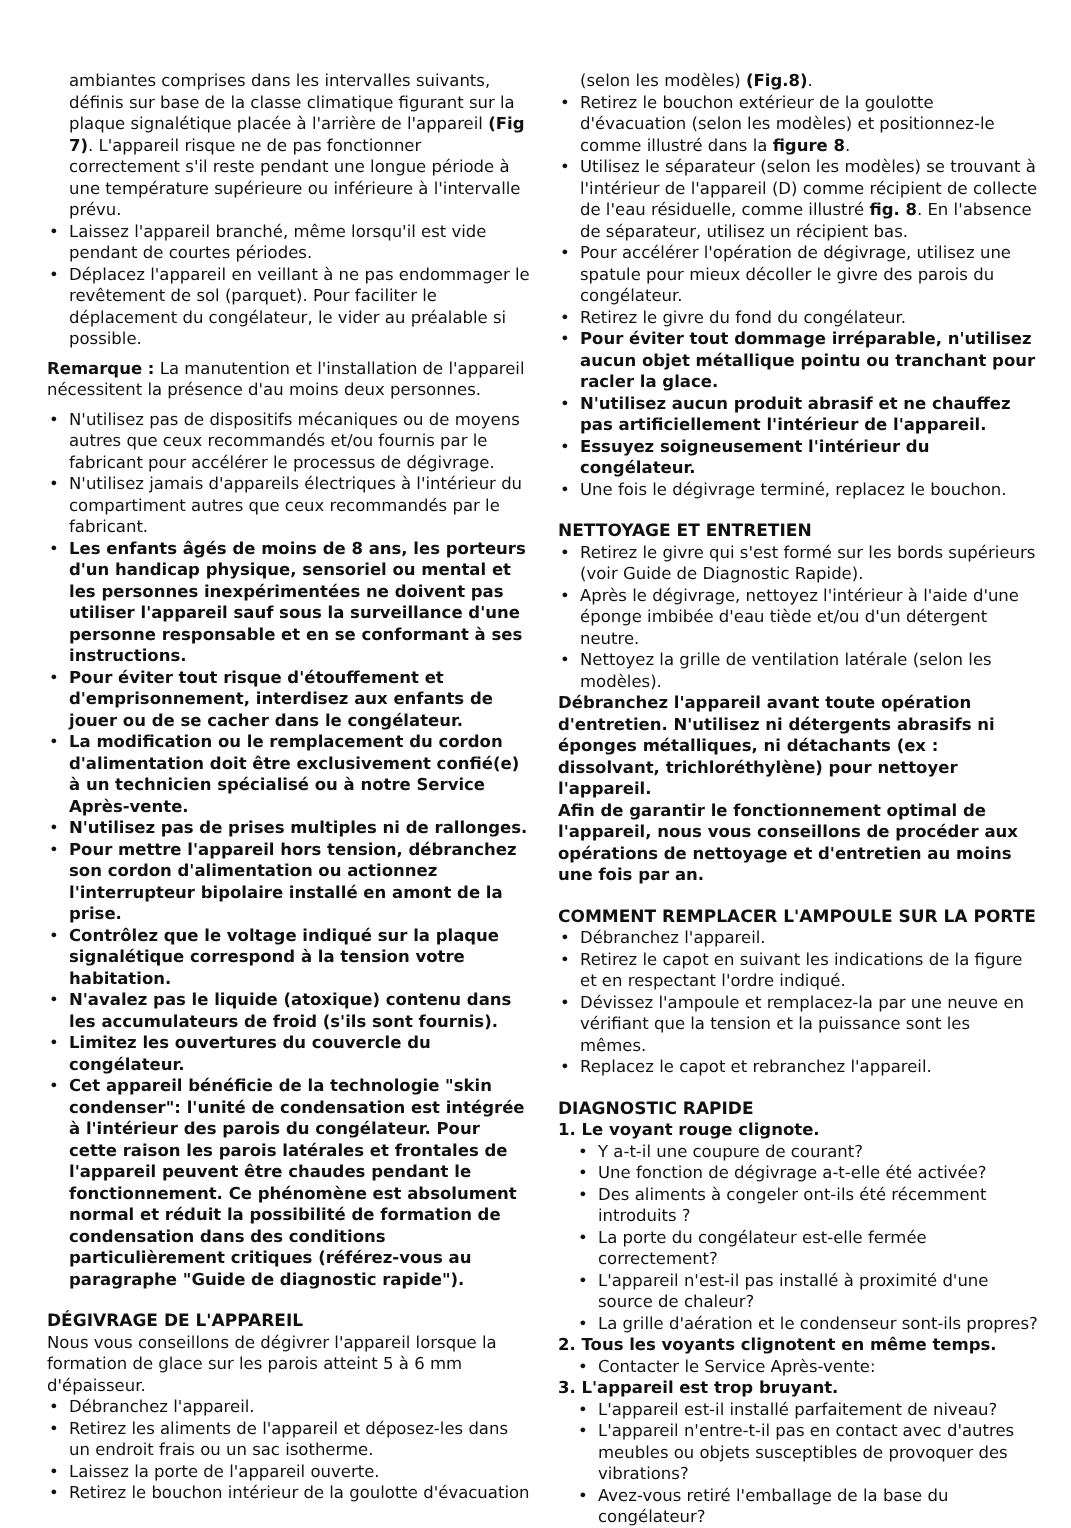ambiantes comprises dans les intervalles suivants, définis sur base de la classe climatique figurant sur la plaque signalétique placée à l'arrière de l'appareil (Fig 7). L'appareil risque ne de pas fonctionner correctement s'il reste pendant une longue période à une température supérieure ou inférieure à l'intervalle prévu.
Laissez l'appareil branché, même lorsqu'il est vide pendant de courtes périodes.
Déplacez l'appareil en veillant à ne pas endommager le revêtement de sol (parquet). Pour faciliter le déplacement du congélateur, le vider au préalable si possible.
Remarque : La manutention et l'installation de l'appareil nécessitent la présence d'au moins deux personnes.
N'utilisez pas de dispositifs mécaniques ou de moyens autres que ceux recommandés et/ou fournis par le fabricant pour accélérer le processus de dégivrage.
N'utilisez jamais d'appareils électriques à l'intérieur du compartiment autres que ceux recommandés par le fabricant.
Les enfants âgés de moins de 8 ans, les porteurs d'un handicap physique, sensoriel ou mental et les personnes inexpérimentées ne doivent pas utiliser l'appareil sauf sous la surveillance d'une personne responsable et en se conformant à ses instructions.
Pour éviter tout risque d'étouffement et d'emprisonnement, interdisez aux enfants de jouer ou de se cacher dans le congélateur.
La modification ou le remplacement du cordon d'alimentation doit être exclusivement confié(e) à un technicien spécialisé ou à notre Service Après-vente.
N'utilisez pas de prises multiples ni de rallonges.
Pour mettre l'appareil hors tension, débranchez son cordon d'alimentation ou actionnez l'interrupteur bipolaire installé en amont de la prise.
Contrôlez que le voltage indiqué sur la plaque signalétique correspond à la tension votre habitation.
N'avalez pas le liquide (atoxique) contenu dans les accumulateurs de froid (s'ils sont fournis).
Limitez les ouvertures du couvercle du congélateur.
Cet appareil bénéficie de la technologie "skin condenser": l'unité de condensation est intégrée à l'intérieur des parois du congélateur. Pour cette raison les parois latérales et frontales de l'appareil peuvent être chaudes pendant le fonctionnement. Ce phénomène est absolument normal et réduit la possibilité de formation de condensation dans des conditions particulièrement critiques (référez-vous au paragraphe "Guide de diagnostic rapide").
DÉGIVRAGE DE L'APPAREIL
Nous vous conseillons de dégivrer l'appareil lorsque la formation de glace sur les parois atteint 5 à 6 mm d'épaisseur.
Débranchez l'appareil.
Retirez les aliments de l'appareil et déposez-les dans un endroit frais ou un sac isotherme.
Laissez la porte de l'appareil ouverte.
Retirez le bouchon intérieur de la goulotte d'évacuation
(selon les modèles) (Fig.8).
Retirez le bouchon extérieur de la goulotte d'évacuation (selon les modèles) et positionnez-le comme illustré dans la figure 8.
Utilisez le séparateur (selon les modèles) se trouvant à l'intérieur de l'appareil (D) comme récipient de collecte de l'eau résiduelle, comme illustré fig. 8. En l'absence de séparateur, utilisez un récipient bas.
Pour accélérer l'opération de dégivrage, utilisez une spatule pour mieux décoller le givre des parois du congélateur.
Retirez le givre du fond du congélateur.
Pour éviter tout dommage irréparable, n'utilisez aucun objet métallique pointu ou tranchant pour racler la glace.
N'utilisez aucun produit abrasif et ne chauffez pas artificiellement l'intérieur de l'appareil.
Essuyez soigneusement l'intérieur du congélateur.
Une fois le dégivrage terminé, replacez le bouchon.
NETTOYAGE ET ENTRETIEN
Retirez le givre qui s'est formé sur les bords supérieurs (voir Guide de Diagnostic Rapide).
Après le dégivrage, nettoyez l'intérieur à l'aide d'une éponge imbibée d'eau tiède et/ou d'un détergent neutre.
Nettoyez la grille de ventilation latérale (selon les modèles).
Débranchez l'appareil avant toute opération d'entretien. N'utilisez ni détergents abrasifs ni éponges métalliques, ni détachants (ex : dissolvant, trichloréthylène) pour nettoyer l'appareil.
Afin de garantir le fonctionnement optimal de l'appareil, nous vous conseillons de procéder aux opérations de nettoyage et d'entretien au moins une fois par an.
COMMENT REMPLACER L'AMPOULE SUR LA PORTE
Débranchez l'appareil.
Retirez le capot en suivant les indications de la figure et en respectant l'ordre indiqué.
Dévissez l'ampoule et remplacez-la par une neuve en vérifiant que la tension et la puissance sont les mêmes.
Replacez le capot et rebranchez l'appareil.
DIAGNOSTIC RAPIDE
1. Le voyant rouge clignote.
Y a-t-il une coupure de courant?
Une fonction de dégivrage a-t-elle été activée?
Des aliments à congeler ont-ils été récemment introduits ?
La porte du congélateur est-elle fermée correctement?
L'appareil n'est-il pas installé à proximité d'une source de chaleur?
La grille d'aération et le condenseur sont-ils propres?
2. Tous les voyants clignotent en même temps.
Contacter le Service Après-vente:
3. L'appareil est trop bruyant.
L'appareil est-il installé parfaitement de niveau?
L'appareil n'entre-t-il pas en contact avec d'autres meubles ou objets susceptibles de provoquer des vibrations?
Avez-vous retiré l'emballage de la base du congélateur?